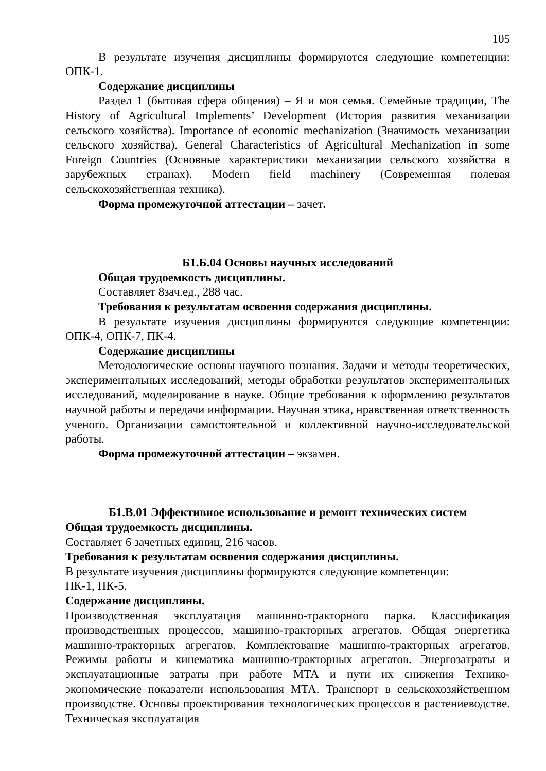105
В результате изучения дисциплины формируются следующие компетенции: ОПК-1.
Содержание дисциплины
Раздел 1 (бытовая сфера общения) – Я и моя семья. Семейные традиции, The History of Agricultural Implements’ Development (История развития механизации сельского хозяйства). Importance of economic mechanization (Значимость механизации сельского хозяйства). General Characteristics of Agricultural Mechanization in some Foreign Countries (Основные характеристики механизации сельского хозяйства в зарубежных странах). Modern field machinery (Современная полевая сельскохозяйственная техника).
Форма промежуточной аттестации – зачет.
Б1.Б.04 Основы научных исследований
Общая трудоемкость дисциплины.
Составляет 8зач.ед., 288 час.
Требования к результатам освоения содержания дисциплины.
В результате изучения дисциплины формируются следующие компетенции: ОПК-4, ОПК-7, ПК-4.
Содержание дисциплины
Методологические основы научного познания. Задачи и методы теоретических, экспериментальных исследований, методы обработки результатов экспериментальных исследований, моделирование в науке. Общие требования к оформлению результатов научной работы и передачи информации. Научная этика, нравственная ответственность ученого. Организации самостоятельной и коллективной научно-исследовательской работы.
Форма промежуточной аттестации – экзамен.
Б1.В.01 Эффективное использование и ремонт технических систем
Общая трудоемкость дисциплины.
Составляет 6 зачетных единиц, 216 часов.
Требования к результатам освоения содержания дисциплины.
В результате изучения дисциплины формируются следующие компетенции:
ПК-1, ПК-5.
Содержание дисциплины.
Производственная эксплуатация машинно-тракторного парка. Классификация производственных процессов, машинно-тракторных агрегатов. Общая энергетика машинно-тракторных агрегатов. Комплектование машинно-тракторных агрегатов. Режимы работы и кинематика машинно-тракторных агрегатов. Энергозатраты и эксплуатационные затраты при работе МТА и пути их снижения Технико-экономические показатели использования МТА. Транспорт в сельскохозяйственном производстве. Основы проектирования технологических процессов в растениеводстве. Техническая эксплуатация